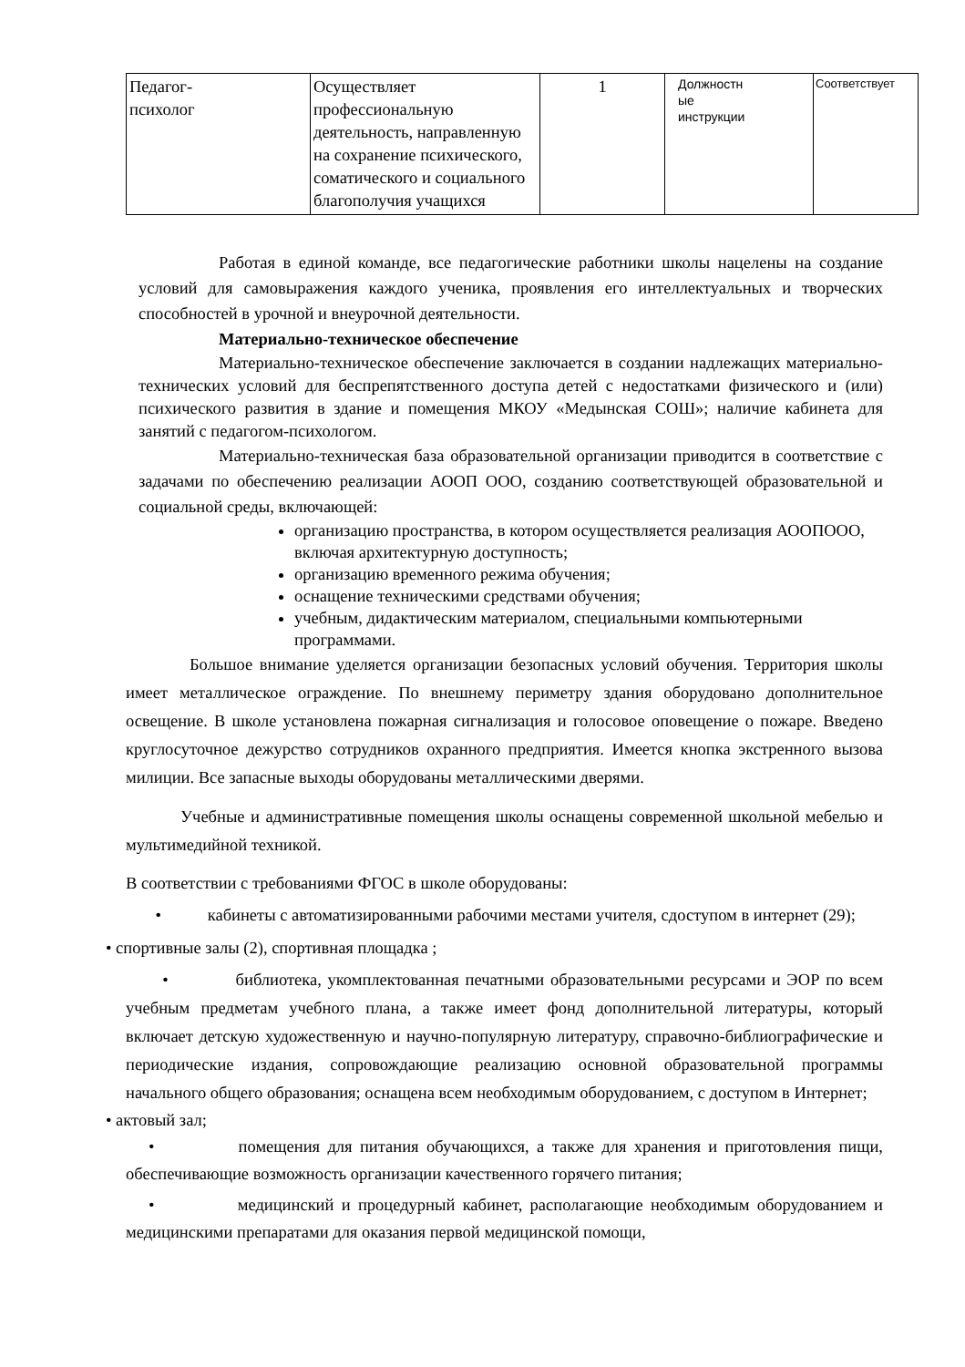| Педагог- психолог | Осуществляет профессиональную деятельность, направленную на сохранение психического, соматического и социального благополучия учащихся | 1 | Должностн ые инструкции | Соответствует |
Работая в единой команде, все педагогические работники школы нацелены на создание условий для самовыражения каждого ученика, проявления его интеллектуальных и творческих способностей в урочной и внеурочной деятельности.
Материально-техническое обеспечение
Материально-техническое обеспечение заключается в создании надлежащих материально-технических условий для беспрепятственного доступа детей с недостатками физического и (или) психического развития в здание и помещения МКОУ «Медынская СОШ»; наличие кабинета для занятий с педагогом-психологом.
Материально-техническая база образовательной организации приводится в соответствие с задачами по обеспечению реализации АООП ООО, созданию соответствующей образовательной и социальной среды, включающей:
организацию пространства, в котором осуществляется реализация АООПООО, включая архитектурную доступность;
организацию временного режима обучения;
оснащение техническими средствами обучения;
учебным, дидактическим материалом, специальными компьютерными программами.
Большое внимание уделяется организации безопасных условий обучения. Территория школы имеет металлическое ограждение. По внешнему периметру здания оборудовано дополнительное освещение. В школе установлена пожарная сигнализация и голосовое оповещение о пожаре. Введено круглосуточное дежурство сотрудников охранного предприятия. Имеется кнопка экстренного вызова милиции. Все запасные выходы оборудованы металлическими дверями.
Учебные и административные помещения школы оснащены современной школьной мебелью и мультимедийной техникой.
В соответствии с требованиями ФГОС в школе оборудованы:
• кабинеты с автоматизированными рабочими местами учителя, сдоступом в интернет (29);
• спортивные залы (2), спортивная площадка ;
• библиотека, укомплектованная печатными образовательными ресурсами и ЭОР по всем учебным предметам учебного плана, а также имеет фонд дополнительной литературы, который включает детскую художественную и научно-популярную литературу, справочно-библиографические и периодические издания, сопровождающие реализацию основной образовательной программы начального общего образования; оснащена всем необходимым оборудованием, с доступом в Интернет;
• актовый зал;
• помещения для питания обучающихся, а также для хранения и приготовления пищи, обеспечивающие возможность организации качественного горячего питания;
• медицинский и процедурный кабинет, располагающие необходимым оборудованием и медицинскими препаратами для оказания первой медицинской помощи,